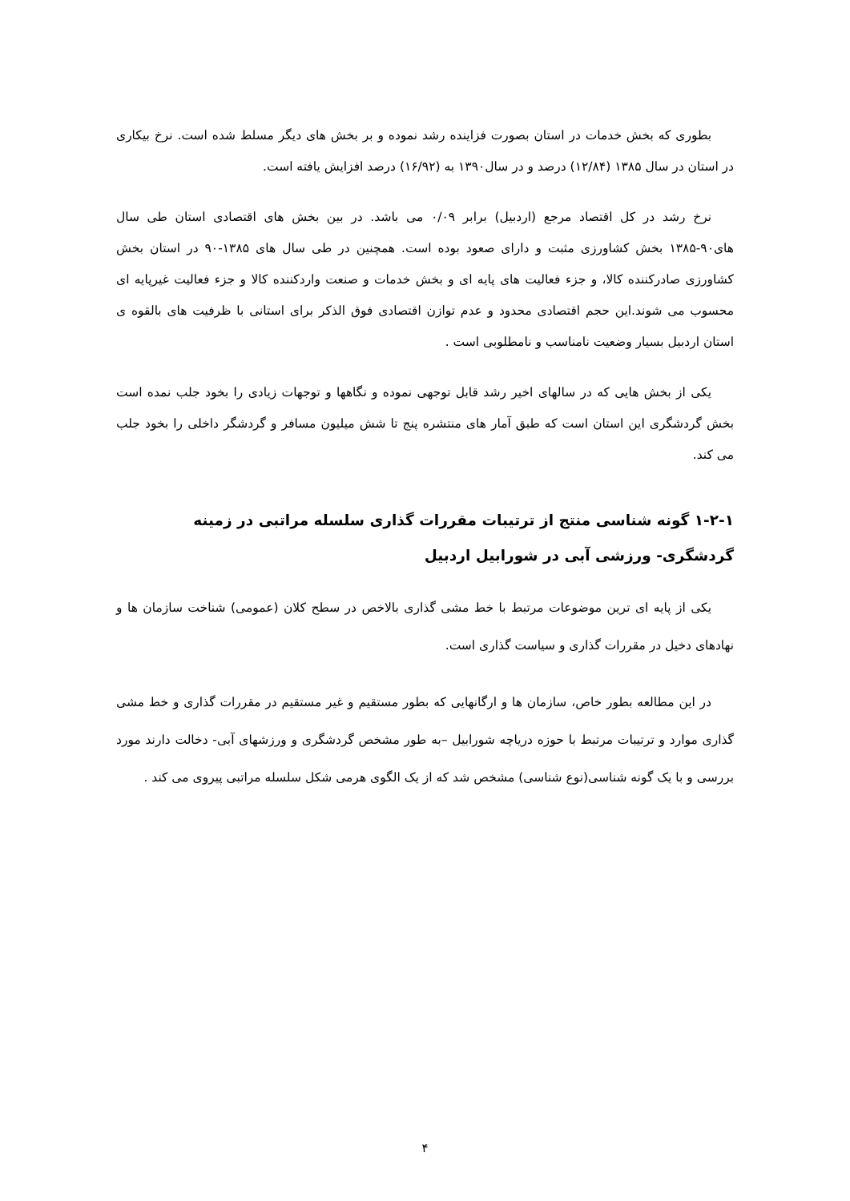بطوری که بخش خدمات در استان بصورت فزاینده رشد نموده و بر بخش های دیگر مسلط شده است. نرخ بیکاری در استان در سال ۱۳۸۵ (۱۲/۸۴) درصد و در سال۱۳۹۰ به (۱۶/۹۲) درصد افزایش یافته است.
نرخ رشد در کل اقتصاد مرجع (اردبیل) برابر ۰/۰۹ می باشد. در بین بخش های اقتصادی استان طی سال های۹۰-۱۳۸۵ بخش کشاورزی مثبت و دارای صعود بوده است. همچنین در طی سال های ۱۳۸۵-۹۰ در استان بخش کشاورزی صادرکننده کالا، و جزء فعالیت های پایه ای و بخش خدمات و صنعت واردکننده کالا و جزء فعالیت غیرپایه ای محسوب می شوند.این حجم اقتصادی محدود و عدم توازن اقتصادی فوق الذکر برای استانی با ظرفیت های بالقوه ی استان اردبیل بسیار وضعیت نامناسب و نامطلوبی است .
یکی از بخش هایی که در سالهای اخیر رشد قابل توجهی نموده و نگاهها و توجهات زیادی را بخود جلب نمده است بخش گردشگری این استان است که طبق آمار های منتشره پنج تا شش میلیون مسافر و گردشگر داخلی را بخود جلب می کند.
۱-۲-۱ گونه شناسی منتج از ترتیبات مقررات گذاری سلسله مراتبی در زمینه گردشگری- ورزشی آبی در شورابیل اردبیل
یکی از پایه ای ترین موضوعات مرتبط با خط مشی گذاری بالاخص در سطح کلان (عمومی) شناخت سازمان ها و نهادهای دخیل در مقررات گذاری و سیاست گذاری است.
در این مطالعه بطور خاص، سازمان ها و ارگانهایی که بطور مستقیم و غیر مستقیم در مقررات گذاری و خط مشی گذاری موارد و ترتیبات مرتبط با حوزه دریاچه شورابیل –به طور مشخص گردشگری و ورزشهای آبی- دخالت دارند مورد بررسی و با یک گونه شناسی(نوع شناسی) مشخص شد که از یک الگوی هرمی شکل سلسله مراتبی پیروی می کند .
۴